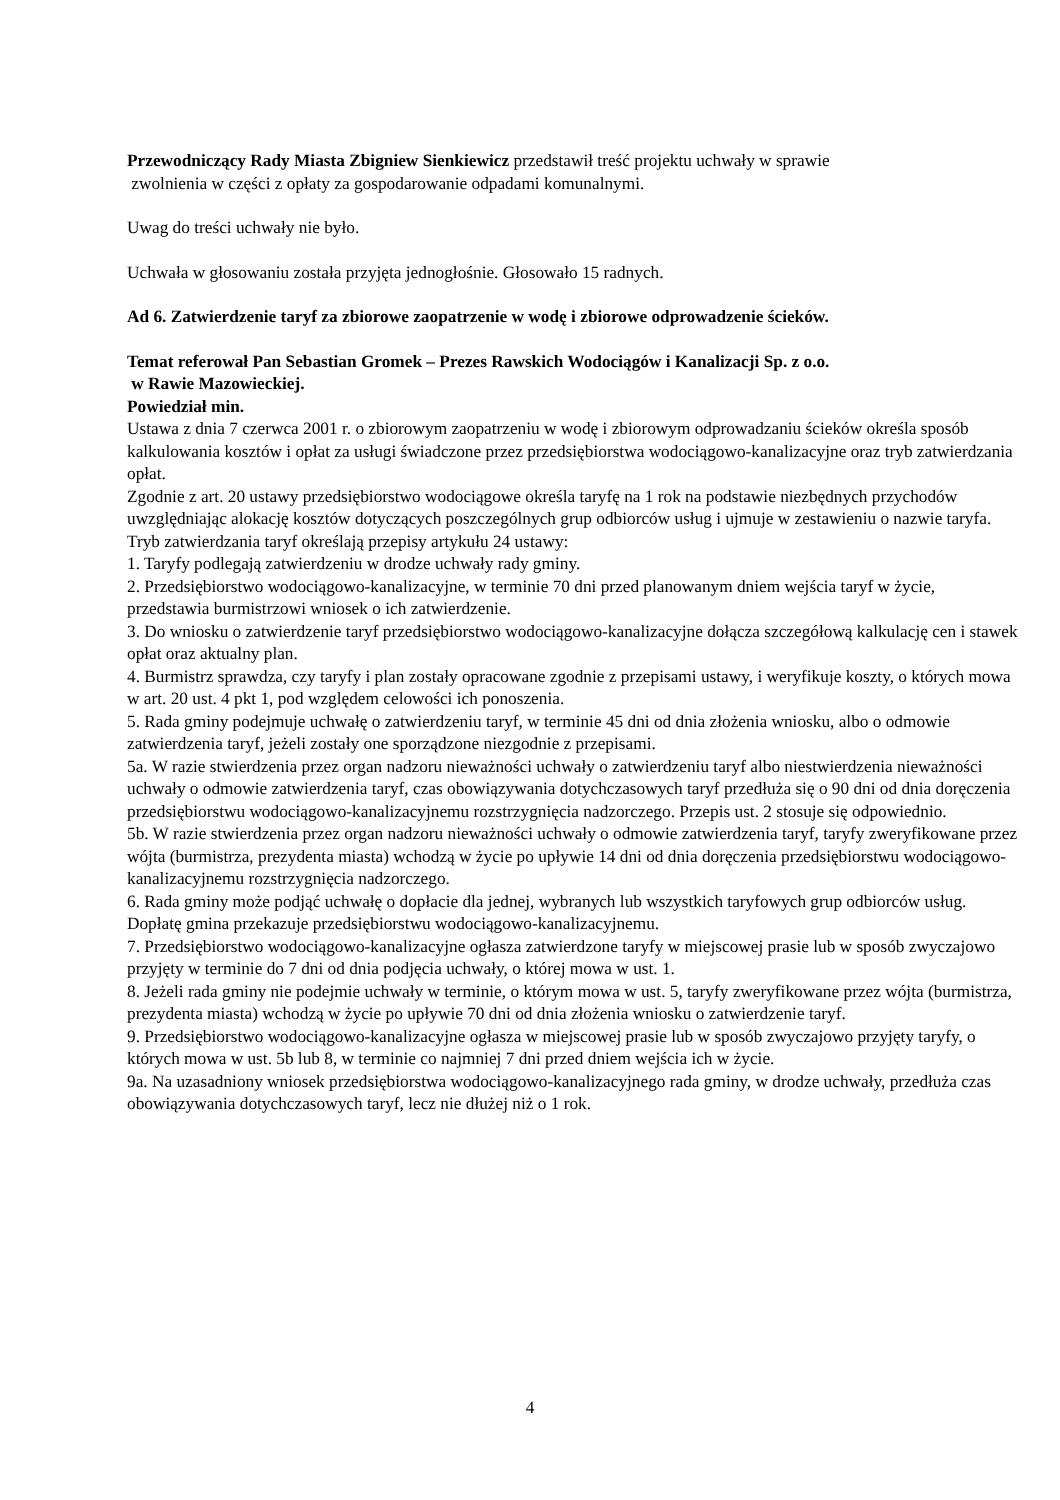Przewodniczący Rady Miasta Zbigniew Sienkiewicz przedstawił treść projektu uchwały w sprawie
zwolnienia w części z opłaty za gospodarowanie odpadami komunalnymi.
Uwag do treści uchwały nie było.
Uchwała w głosowaniu została przyjęta jednogłośnie. Głosowało 15 radnych.
Ad 6. Zatwierdzenie taryf za zbiorowe zaopatrzenie w wodę i zbiorowe odprowadzenie ścieków.
Temat referował Pan Sebastian Gromek – Prezes Rawskich Wodociągów i Kanalizacji Sp. z o.o.
w Rawie Mazowieckiej.
Powiedział min.
Ustawa z dnia 7 czerwca 2001 r. o zbiorowym zaopatrzeniu w wodę i zbiorowym odprowadzaniu ścieków określa sposób kalkulowania kosztów i opłat za usługi świadczone przez przedsiębiorstwa wodociągowo-kanalizacyjne oraz tryb zatwierdzania opłat.
Zgodnie z art. 20 ustawy przedsiębiorstwo wodociągowe określa taryfę na 1 rok na podstawie niezbędnych przychodów uwzględniając alokację kosztów dotyczących poszczególnych grup odbiorców usług i ujmuje w zestawieniu o nazwie taryfa.
Tryb zatwierdzania taryf określają przepisy artykułu 24 ustawy:
1. Taryfy podlegają zatwierdzeniu w drodze uchwały rady gminy.
2. Przedsiębiorstwo wodociągowo-kanalizacyjne, w terminie 70 dni przed planowanym dniem wejścia taryf w życie, przedstawia burmistrzowi wniosek o ich zatwierdzenie.
3. Do wniosku o zatwierdzenie taryf przedsiębiorstwo wodociągowo-kanalizacyjne dołącza szczegółową kalkulację cen i stawek opłat oraz aktualny plan.
4. Burmistrz sprawdza, czy taryfy i plan zostały opracowane zgodnie z przepisami ustawy, i weryfikuje koszty, o których mowa w art. 20 ust. 4 pkt 1, pod względem celowości ich ponoszenia.
5. Rada gminy podejmuje uchwałę o zatwierdzeniu taryf, w terminie 45 dni od dnia złożenia wniosku, albo o odmowie zatwierdzenia taryf, jeżeli zostały one sporządzone niezgodnie z przepisami.
5a. W razie stwierdzenia przez organ nadzoru nieważności uchwały o zatwierdzeniu taryf albo niestwierdzenia nieważności uchwały o odmowie zatwierdzenia taryf, czas obowiązywania dotychczasowych taryf przedłuża się o 90 dni od dnia doręczenia przedsiębiorstwu wodociągowo-kanalizacyjnemu rozstrzygnięcia nadzorczego. Przepis ust. 2 stosuje się odpowiednio.
5b. W razie stwierdzenia przez organ nadzoru nieważności uchwały o odmowie zatwierdzenia taryf, taryfy zweryfikowane przez wójta (burmistrza, prezydenta miasta) wchodzą w życie po upływie 14 dni od dnia doręczenia przedsiębiorstwu wodociągowo-kanalizacyjnemu rozstrzygnięcia nadzorczego.
6. Rada gminy może podjąć uchwałę o dopłacie dla jednej, wybranych lub wszystkich taryfowych grup odbiorców usług. Dopłatę gmina przekazuje przedsiębiorstwu wodociągowo-kanalizacyjnemu.
7. Przedsiębiorstwo wodociągowo-kanalizacyjne ogłasza zatwierdzone taryfy w miejscowej prasie lub w sposób zwyczajowo przyjęty w terminie do 7 dni od dnia podjęcia uchwały, o której mowa w ust. 1.
8. Jeżeli rada gminy nie podejmie uchwały w terminie, o którym mowa w ust. 5, taryfy zweryfikowane przez wójta (burmistrza, prezydenta miasta) wchodzą w życie po upływie 70 dni od dnia złożenia wniosku o zatwierdzenie taryf.
9. Przedsiębiorstwo wodociągowo-kanalizacyjne ogłasza w miejscowej prasie lub w sposób zwyczajowo przyjęty taryfy, o których mowa w ust. 5b lub 8, w terminie co najmniej 7 dni przed dniem wejścia ich w życie.
9a. Na uzasadniony wniosek przedsiębiorstwa wodociągowo-kanalizacyjnego rada gminy, w drodze uchwały, przedłuża czas obowiązywania dotychczasowych taryf, lecz nie dłużej niż o 1 rok.
4